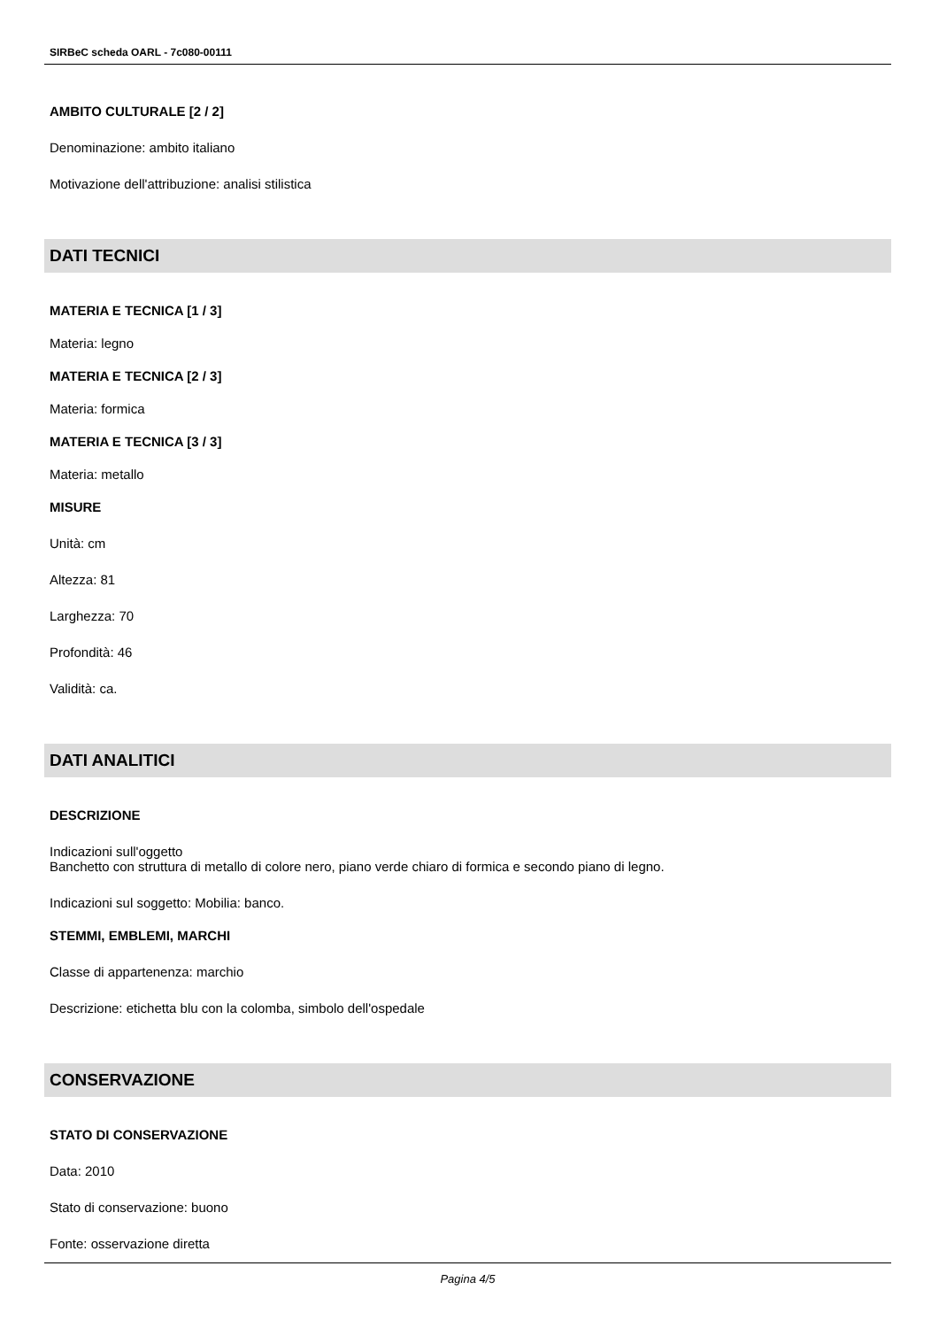SIRBeC scheda OARL - 7c080-00111
AMBITO CULTURALE [2 / 2]
Denominazione: ambito italiano
Motivazione dell'attribuzione: analisi stilistica
DATI TECNICI
MATERIA E TECNICA [1 / 3]
Materia: legno
MATERIA E TECNICA [2 / 3]
Materia: formica
MATERIA E TECNICA [3 / 3]
Materia: metallo
MISURE
Unità: cm
Altezza: 81
Larghezza: 70
Profondità: 46
Validità: ca.
DATI ANALITICI
DESCRIZIONE
Indicazioni sull'oggetto
Banchetto con struttura di metallo di colore nero, piano verde chiaro di formica e secondo piano di legno.
Indicazioni sul soggetto: Mobilia: banco.
STEMMI, EMBLEMI, MARCHI
Classe di appartenenza: marchio
Descrizione: etichetta blu con la colomba, simbolo dell'ospedale
CONSERVAZIONE
STATO DI CONSERVAZIONE
Data: 2010
Stato di conservazione: buono
Fonte: osservazione diretta
Pagina 4/5